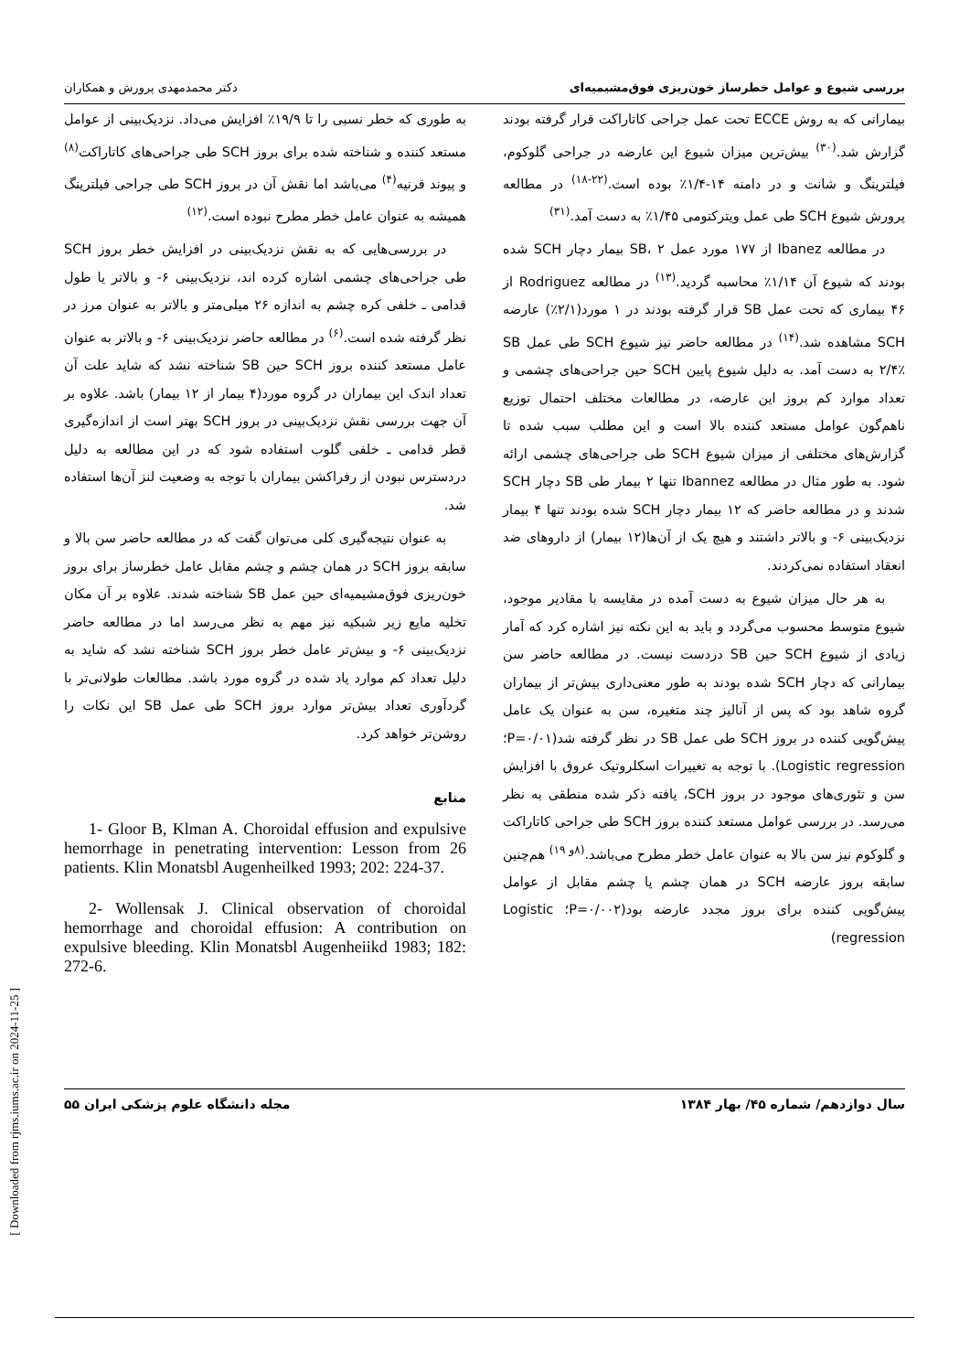بررسی شیوع و عوامل خطرساز خون‌ریزی فوق‌مشیمیه‌ای دکتر محمدمهدی پرورش و همکاران
بیمارانی که به روش ECCE تحت عمل جراحی کاتاراکت قرار گرفته بودند گزارش شد.<sup>(۳۰)</sup> بیش‌ترین میزان شیوع این عارضه در جراحی گلوکوم، فیلترینگ و شانت و در دامنه ۱۴-۱/۴٪ بوده است.<sup>(۲۲-۱۸)</sup> در مطالعه پرورش شیوع SCH طی عمل ویترکتومی ۱/۴۵٪ به دست آمد.<sup>(۳۱)</sup>
در مطالعه Ibanez از ۱۷۷ مورد عمل SB، ۲ بیمار دچار SCH شده بودند که شیوع آن ۱/۱۴٪ محاسبه گردید.<sup>(۱۳)</sup> در مطالعه Rodriguez از ۴۶ بیماری که تحت عمل SB قرار گرفته بودند در ۱ مورد(۲/۱٪) عارضه SCH مشاهده شد.<sup>(۱۴)</sup> در مطالعه حاضر نیز شیوع SCH طی عمل SB ۲/۴٪ به دست آمد. به دلیل شیوع پایین SCH حین جراحی‌های چشمی و تعداد موارد کم بروز این عارضه، در مطالعات مختلف احتمال توزیع ناهم‌گون عوامل مستعد کننده بالا است و این مطلب سبب شده تا گزارش‌های مختلفی از میزان شیوع SCH طی جراحی‌های چشمی ارائه شود. به طور مثال در مطالعه Ibannez تنها ۲ بیمار طی SB دچار SCH شدند و در مطالعه حاضر که ۱۲ بیمار دچار SCH شده بودند تنها ۴ بیمار نزدیک‌بینی ۶- و بالاتر داشتند و هیچ یک از آن‌ها(۱۲ بیمار) از داروهای ضد انعقاد استفاده نمی‌کردند.
به هر حال میزان شیوع به دست آمده در مقایسه با مقادیر موجود، شیوع متوسط محسوب می‌گردد و باید به این نکته نیز اشاره کرد که آمار زیادی از شیوع SCH حین SB دردست نیست. در مطالعه حاضر سن بیمارانی که دچار SCH شده بودند به طور معنی‌داری بیش‌تر از بیماران گروه شاهد بود که پس از آنالیز چند متغیره، سن به عنوان یک عامل پیش‌گویی کننده در بروز SCH طی عمل SB در نظر گرفته شد(P=۰/۰۱؛ Logistic regression). با توجه به تغییرات اسکلروتیک عروق با افزایش سن و تئوری‌های موجود در بروز SCH، یافته ذکر شده منطقی به نظر می‌رسد. در بررسی عوامل مستعد کننده بروز SCH طی جراحی کاتاراکت و گلوکوم نیز سن بالا به عنوان عامل خطر مطرح می‌باشد.<sup>(۸و ۱۹)</sup> هم‌چنین سابقه بروز عارضه SCH در همان چشم یا چشم مقابل از عوامل پیش‌گویی کننده برای بروز مجدد عارضه بود(P=۰/۰۰۲؛ Logistic regression)
به طوری که خطر نسبی را تا ۱۹/۹٪ افزایش می‌داد. نزدیک‌بینی از عوامل مستعد کننده و شناخته شده برای بروز SCH طی جراحی‌های کاتاراکت<sup>(۸)</sup> و پیوند قرنیه<sup>(۴)</sup> می‌باشد اما نقش آن در بروز SCH طی جراحی فیلترینگ همیشه به عنوان عامل خطر مطرح نبوده است.<sup>(۱۲)</sup>
در بررسی‌هایی که به نقش نزدیک‌بینی در افزایش خطر بروز SCH طی جراحی‌های چشمی اشاره کرده اند، نزدیک‌بینی ۶- و بالاتر یا طول قدامی ـ خلفی کره چشم به اندازه ۲۶ میلی‌متر و بالاتر به عنوان مرز در نظر گرفته شده است.<sup>(۶)</sup> در مطالعه حاضر نزدیک‌بینی ۶- و بالاتر به عنوان عامل مستعد کننده بروز SCH حین SB شناخته نشد که شاید علت آن تعداد اندک این بیماران در گروه مورد(۴ بیمار از ۱۲ بیمار) باشد. علاوه بر آن جهت بررسی نقش نزدیک‌بینی در بروز SCH بهتر است از اندازه‌گیری قطر قدامی ـ خلفی گلوب استفاده شود که در این مطالعه به دلیل دردسترس نبودن از رفراکشن بیماران با توجه به وضعیت لنز آن‌ها استفاده شد.
به عنوان نتیجه‌گیری کلی می‌توان گفت که در مطالعه حاضر سن بالا و سابقه بروز SCH در همان چشم و چشم مقابل عامل خطرساز برای بروز خون‌ریزی فوق‌مشیمیه‌ای حین عمل SB شناخته شدند. علاوه بر آن مکان تخلیه مایع زیر شبکیه نیز مهم به نظر می‌رسد اما در مطالعه حاضر نزدیک‌بینی ۶- و بیش‌تر عامل خطر بروز SCH شناخته نشد که شاید به دلیل تعداد کم موارد یاد شده در گروه مورد باشد. مطالعات طولانی‌تر با گردآوری تعداد بیش‌تر موارد بروز SCH طی عمل SB این نکات را روشن‌تر خواهد کرد.
منابع
1- Gloor B, Klman A. Choroidal effusion and expulsive hemorrhage in penetrating intervention: Lesson from 26 patients. Klin Monatsbl Augenheilked 1993; 202: 224-37.
2- Wollensak J. Clinical observation of choroidal hemorrhage and choroidal effusion: A contribution on expulsive bleeding. Klin Monatsbl Augenheiikd 1983; 182: 272-6.
سال دوازدهم/ شماره ۴۵/ بهار ۱۳۸۴ مجله دانشگاه علوم پزشکی ایران ۵۵
[ Downloaded from rjms.iums.ac.ir on 2024-11-25 ]